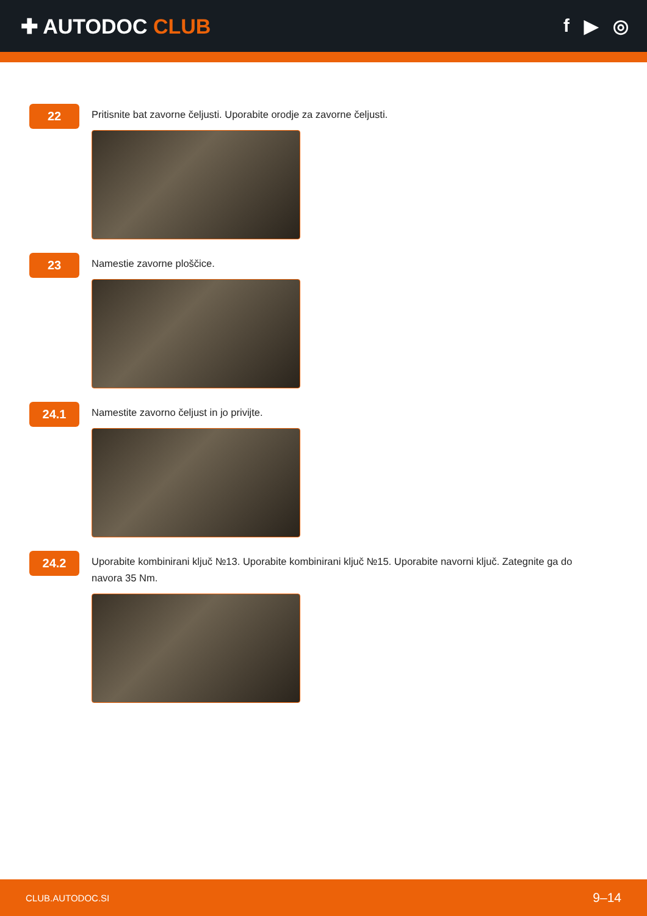✚ AUTODOC CLUB f ▶ ◎
22
Pritisnite bat zavorne čeljusti. Uporabite orodje za zavorne čeljusti.
23
Namestie zavorne ploščice.
24.1
Namestite zavorno čeljust in jo privijte.
24.2
Uporabite kombinirani ključ №13. Uporabite kombinirani ključ №15. Uporabite navorni ključ. Zategnite ga do navora 35 Nm.
CLUB.AUTODOC.SI 9–14